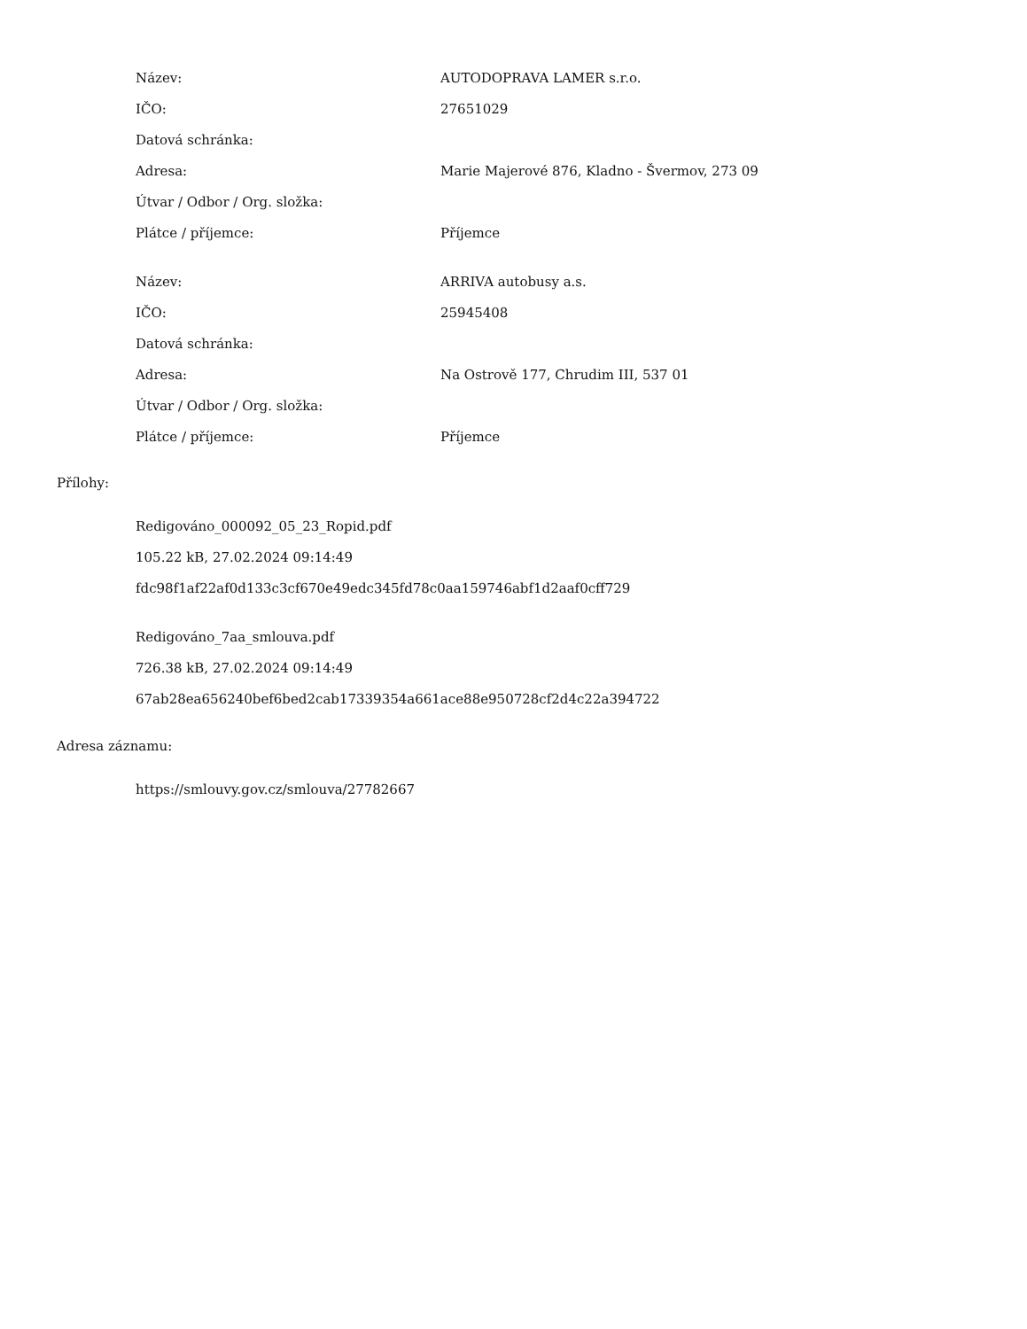| Název: | AUTODOPRAVA LAMER s.r.o. |
| IČO: | 27651029 |
| Datová schránka: | |
| Adresa: | Marie Majerové 876, Kladno - Švermov, 273 09 |
| Útvar / Odbor / Org. složka: | |
| Plátce / příjemce: | Příjemce |
| Název: | ARRIVA autobusy a.s. |
| IČO: | 25945408 |
| Datová schránka: | |
| Adresa: | Na Ostrově 177, Chrudim III, 537 01 |
| Útvar / Odbor / Org. složka: | |
| Plátce / příjemce: | Příjemce |
Přílohy:
Redigováno_000092_05_23_Ropid.pdf
105.22 kB, 27.02.2024 09:14:49
fdc98f1af22af0d133c3cf670e49edc345fd78c0aa159746abf1d2aaf0cff729
Redigováno_7aa_smlouva.pdf
726.38 kB, 27.02.2024 09:14:49
67ab28ea656240bef6bed2cab17339354a661ace88e950728cf2d4c22a394722
Adresa záznamu:
https://smlouvy.gov.cz/smlouva/27782667